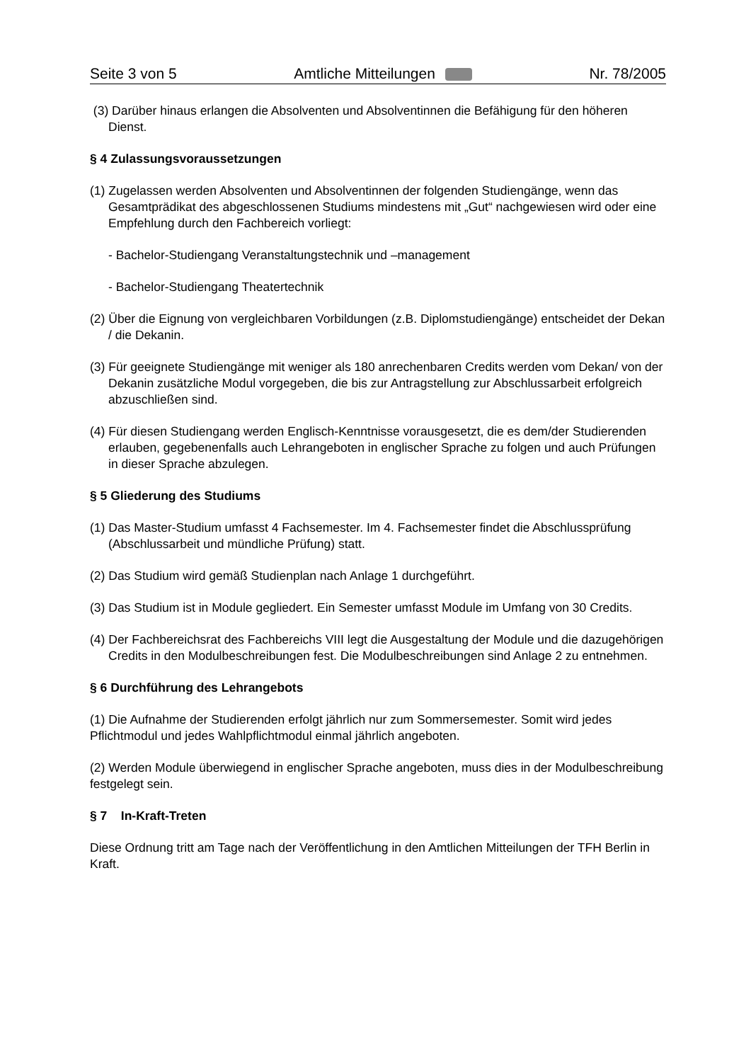Seite 3 von 5 Amtliche Mitteilungen Nr. 78/2005
(3) Darüber hinaus erlangen die Absolventen und Absolventinnen die Befähigung für den höheren Dienst.
§ 4 Zulassungsvoraussetzungen
(1) Zugelassen werden Absolventen und Absolventinnen der folgenden Studiengänge, wenn das Gesamtprädikat des abgeschlossenen Studiums mindestens mit „Gut“ nachgewiesen wird oder eine Empfehlung durch den Fachbereich vorliegt:
- Bachelor-Studiengang Veranstaltungstechnik und –management
- Bachelor-Studiengang Theatertechnik
(2) Über die Eignung von vergleichbaren Vorbildungen (z.B. Diplomstudiengänge) entscheidet der Dekan / die Dekanin.
(3) Für geeignete Studiengänge mit weniger als 180 anrechenbaren Credits werden vom Dekan/ von der Dekanin zusätzliche Modul vorgegeben, die bis zur Antragstellung zur Abschlussarbeit erfolgreich abzuschließen sind.
(4) Für diesen Studiengang werden Englisch-Kenntnisse vorausgesetzt, die es dem/der Studierenden erlauben, gegebenenfalls auch Lehrangeboten in englischer Sprache zu folgen und auch Prüfungen in dieser Sprache abzulegen.
§ 5 Gliederung des Studiums
(1) Das Master-Studium umfasst 4 Fachsemester. Im 4. Fachsemester findet die Abschlussprüfung (Abschlussarbeit und mündliche Prüfung) statt.
(2) Das Studium wird gemäß Studienplan nach Anlage 1 durchgeführt.
(3) Das Studium ist in Module gegliedert. Ein Semester umfasst Module im Umfang von 30 Credits.
(4) Der Fachbereichsrat des Fachbereichs VIII legt die Ausgestaltung der Module und die dazugehörigen Credits in den Modulbeschreibungen fest. Die Modulbeschreibungen sind Anlage 2 zu entnehmen.
§ 6 Durchführung des Lehrangebots
(1) Die Aufnahme der Studierenden erfolgt jährlich nur zum Sommersemester. Somit wird jedes Pflichtmodul und jedes Wahlpflichtmodul einmal jährlich angeboten.
(2) Werden Module überwiegend in englischer Sprache angeboten, muss dies in der Modulbeschreibung festgelegt sein.
§ 7 In-Kraft-Treten
Diese Ordnung tritt am Tage nach der Veröffentlichung in den Amtlichen Mitteilungen der TFH Berlin in Kraft.